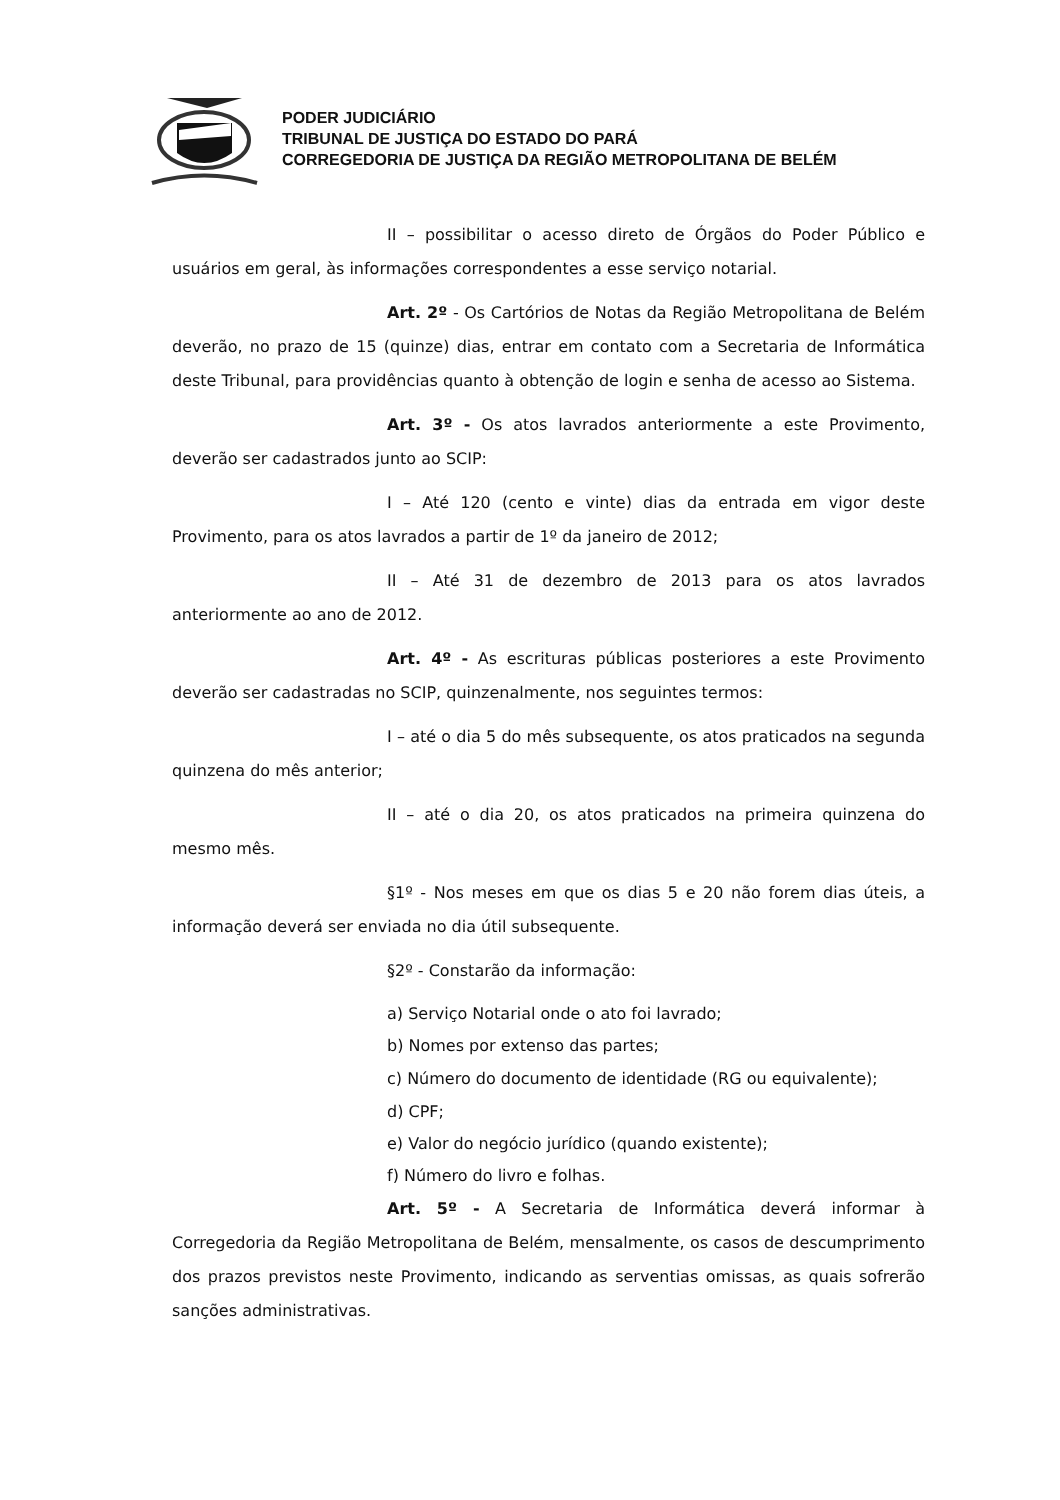PODER JUDICIÁRIO
TRIBUNAL DE JUSTIÇA DO ESTADO DO PARÁ
CORREGEDORIA DE JUSTIÇA DA REGIÃO METROPOLITANA DE BELÉM
II – possibilitar o acesso direto de Órgãos do Poder Público e usuários em geral, às informações correspondentes a esse serviço notarial.
Art. 2º - Os Cartórios de Notas da Região Metropolitana de Belém deverão, no prazo de 15 (quinze) dias, entrar em contato com a Secretaria de Informática deste Tribunal, para providências quanto à obtenção de login e senha de acesso ao Sistema.
Art. 3º - Os atos lavrados anteriormente a este Provimento, deverão ser cadastrados junto ao SCIP:
I – Até 120 (cento e vinte) dias da entrada em vigor deste Provimento, para os atos lavrados a partir de 1º da janeiro de 2012;
II – Até 31 de dezembro de 2013 para os atos lavrados anteriormente ao ano de 2012.
Art. 4º - As escrituras públicas posteriores a este Provimento deverão ser cadastradas no SCIP, quinzenalmente, nos seguintes termos:
I – até o dia 5 do mês subsequente, os atos praticados na segunda quinzena do mês anterior;
II – até o dia 20, os atos praticados na primeira quinzena do mesmo mês.
§1º - Nos meses em que os dias 5 e 20 não forem dias úteis, a informação deverá ser enviada no dia útil subsequente.
§2º - Constarão da informação:
a) Serviço Notarial onde o ato foi lavrado;
b) Nomes por extenso das partes;
c) Número do documento de identidade (RG ou equivalente);
d) CPF;
e) Valor do negócio jurídico (quando existente);
f) Número do livro e folhas.
Art. 5º - A Secretaria de Informática deverá informar à Corregedoria da Região Metropolitana de Belém, mensalmente, os casos de descumprimento dos prazos previstos neste Provimento, indicando as serventias omissas, as quais sofrerão sanções administrativas.